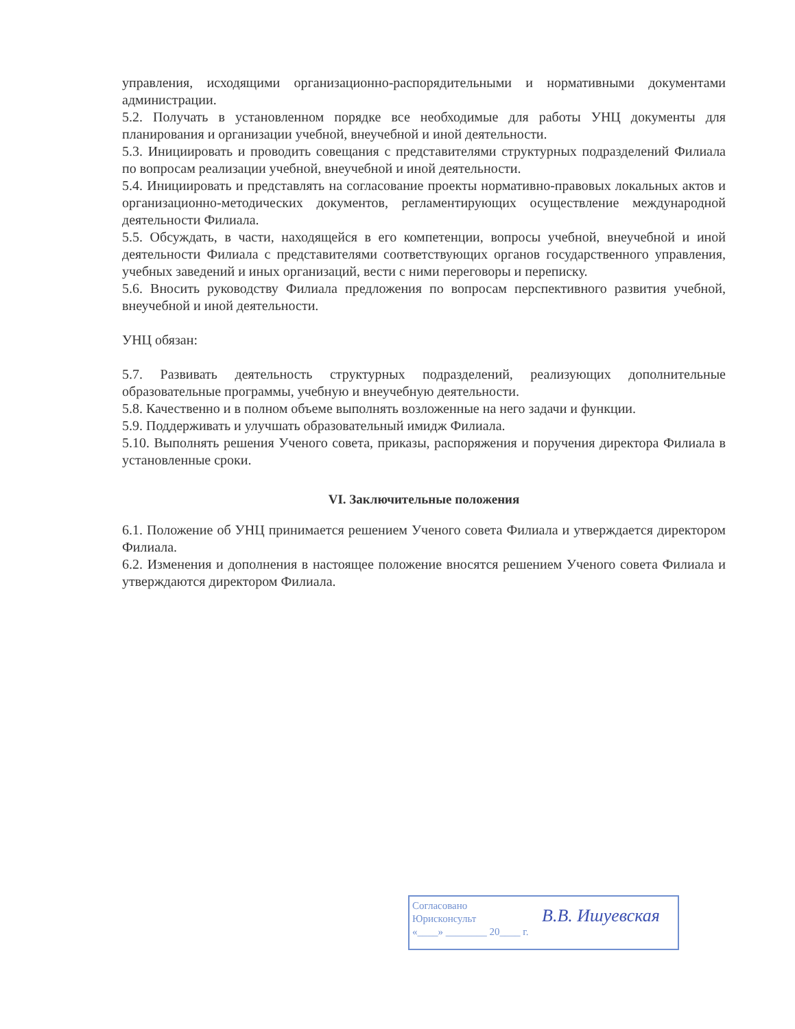управления, исходящими организационно-распорядительными и нормативными документами администрации.
5.2. Получать в установленном порядке все необходимые для работы УНЦ документы для планирования и организации учебной, внеучебной и иной деятельности.
5.3. Инициировать и проводить совещания с представителями структурных подразделений Филиала по вопросам реализации учебной, внеучебной и иной деятельности.
5.4. Инициировать и представлять на согласование проекты нормативно-правовых локальных актов и организационно-методических документов, регламентирующих осуществление международной деятельности Филиала.
5.5. Обсуждать, в части, находящейся в его компетенции, вопросы учебной, внеучебной и иной деятельности Филиала с представителями соответствующих органов государственного управления, учебных заведений и иных организаций, вести с ними переговоры и переписку.
5.6. Вносить руководству Филиала предложения по вопросам перспективного развития учебной, внеучебной и иной деятельности.
УНЦ обязан:
5.7. Развивать деятельность структурных подразделений, реализующих дополнительные образовательные программы, учебную и внеучебную деятельности.
5.8. Качественно и в полном объеме выполнять возложенные на него задачи и функции.
5.9. Поддерживать и улучшать образовательный имидж Филиала.
5.10. Выполнять решения Ученого совета, приказы, распоряжения и поручения директора Филиала в установленные сроки.
VI. Заключительные положения
6.1. Положение об УНЦ принимается решением Ученого совета Филиала и утверждается директором Филиала.
6.2. Изменения и дополнения в настоящее положение вносятся решением Ученого совета Филиала и утверждаются директором Филиала.
Согласовано
Юрисконсульт
«____» ________ 20____ г.
В.В. Ишуевская